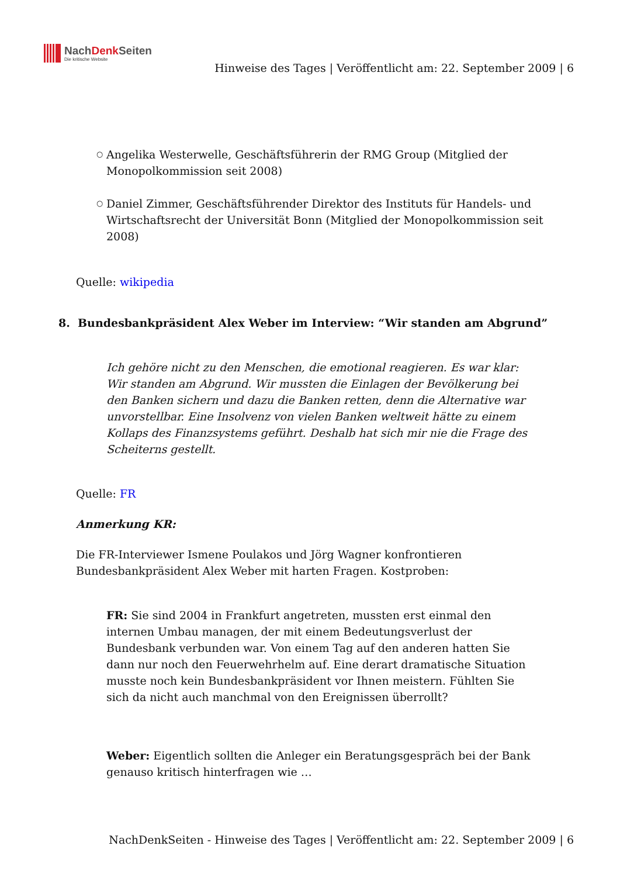NachDenk Seiten
Die kritische Website
Hinweise des Tages | Veröffentlicht am: 22. September 2009 | 6
○ Angelika Westerwelle, Geschäftsführerin der RMG Group (Mitglied der Monopolkommission seit 2008)
○ Daniel Zimmer, Geschäftsführender Direktor des Instituts für Handels- und Wirtschaftsrecht der Universität Bonn (Mitglied der Monopolkommission seit 2008)
Quelle: wikipedia
8. Bundesbankpräsident Alex Weber im Interview: “Wir standen am Abgrund”
Ich gehöre nicht zu den Menschen, die emotional reagieren. Es war klar: Wir standen am Abgrund. Wir mussten die Einlagen der Bevölkerung bei den Banken sichern und dazu die Banken retten, denn die Alternative war unvorstellbar. Eine Insolvenz von vielen Banken weltweit hätte zu einem Kollaps des Finanzsystems geführt. Deshalb hat sich mir nie die Frage des Scheiterns gestellt.
Quelle: FR
Anmerkung KR:
Die FR-Interviewer Ismene Poulakos und Jörg Wagner konfrontieren Bundesbankpräsident Alex Weber mit harten Fragen. Kostproben:
FR: Sie sind 2004 in Frankfurt angetreten, mussten erst einmal den internen Umbau managen, der mit einem Bedeutungsverlust der Bundesbank verbunden war. Von einem Tag auf den anderen hatten Sie dann nur noch den Feuerwehrhelm auf. Eine derart dramatische Situation musste noch kein Bundesbankpräsident vor Ihnen meistern. Fühlten Sie sich da nicht auch manchmal von den Ereignissen überrollt?
Weber: Eigentlich sollten die Anleger ein Beratungsgespräch bei der Bank genauso kritisch hinterfragen wie …
NachDenkSeiten - Hinweise des Tages | Veröffentlicht am: 22. September 2009 | 6